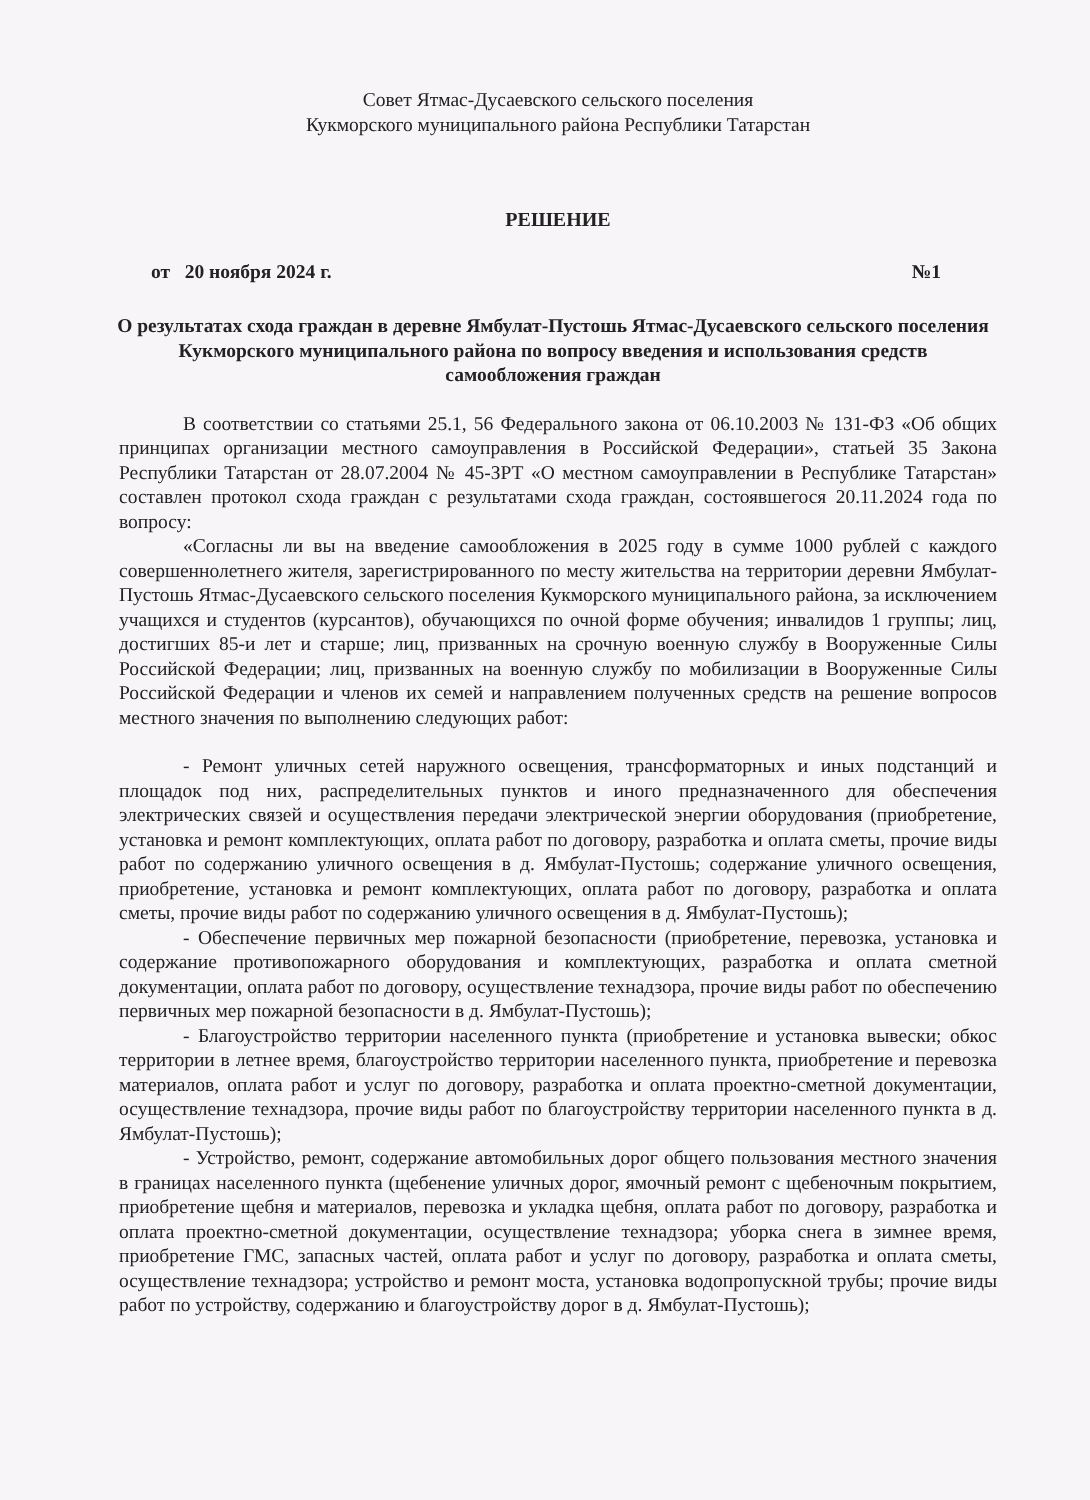Совет Ятмас-Дусаевского сельского поселения
Кукморского муниципального района Республики Татарстан
РЕШЕНИЕ
от 20 ноября 2024 г. №1
О результатах схода граждан в деревне Ямбулат-Пустошь Ятмас-Дусаевского сельского поселения Кукморского муниципального района по вопросу введения и использования средств самообложения граждан
В соответствии со статьями 25.1, 56 Федерального закона от 06.10.2003 № 131-ФЗ «Об общих принципах организации местного самоуправления в Российской Федерации», статьей 35 Закона Республики Татарстан от 28.07.2004 № 45-ЗРТ «О местном самоуправлении в Республике Татарстан» составлен протокол схода граждан с результатами схода граждан, состоявшегося 20.11.2024 года по вопросу:
«Согласны ли вы на введение самообложения в 2025 году в сумме 1000 рублей с каждого совершеннолетнего жителя, зарегистрированного по месту жительства на территории деревни Ямбулат-Пустошь Ятмас-Дусаевского сельского поселения Кукморского муниципального района, за исключением учащихся и студентов (курсантов), обучающихся по очной форме обучения; инвалидов 1 группы; лиц, достигших 85-и лет и старше; лиц, призванных на срочную военную службу в Вооруженные Силы Российской Федерации; лиц, призванных на военную службу по мобилизации в Вооруженные Силы Российской Федерации и членов их семей и направлением полученных средств на решение вопросов местного значения по выполнению следующих работ:
- Ремонт уличных сетей наружного освещения, трансформаторных и иных подстанций и площадок под них, распределительных пунктов и иного предназначенного для обеспечения электрических связей и осуществления передачи электрической энергии оборудования (приобретение, установка и ремонт комплектующих, оплата работ по договору, разработка и оплата сметы, прочие виды работ по содержанию уличного освещения в д. Ямбулат-Пустошь; содержание уличного освещения, приобретение, установка и ремонт комплектующих, оплата работ по договору, разработка и оплата сметы, прочие виды работ по содержанию уличного освещения в д. Ямбулат-Пустошь);
- Обеспечение первичных мер пожарной безопасности (приобретение, перевозка, установка и содержание противопожарного оборудования и комплектующих, разработка и оплата сметной документации, оплата работ по договору, осуществление технадзора, прочие виды работ по обеспечению первичных мер пожарной безопасности в д. Ямбулат-Пустошь);
- Благоустройство территории населенного пункта (приобретение и установка вывески; обкос территории в летнее время, благоустройство территории населенного пункта, приобретение и перевозка материалов, оплата работ и услуг по договору, разработка и оплата проектно-сметной документации, осуществление технадзора, прочие виды работ по благоустройству территории населенного пункта в д. Ямбулат-Пустошь);
- Устройство, ремонт, содержание автомобильных дорог общего пользования местного значения в границах населенного пункта (щебенение уличных дорог, ямочный ремонт с щебеночным покрытием, приобретение щебня и материалов, перевозка и укладка щебня, оплата работ по договору, разработка и оплата проектно-сметной документации, осуществление технадзора; уборка снега в зимнее время, приобретение ГМС, запасных частей, оплата работ и услуг по договору, разработка и оплата сметы, осуществление технадзора; устройство и ремонт моста, установка водопропускной трубы; прочие виды работ по устройству, содержанию и благоустройству дорог в д. Ямбулат-Пустошь);